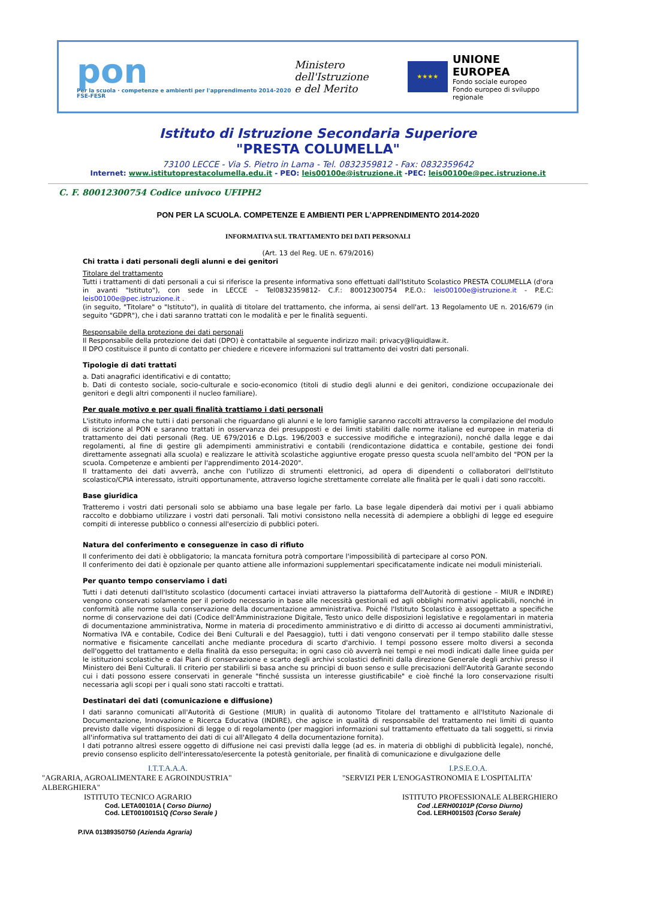pon
Per la scuola · competenze e ambienti per l'apprendimento 2014-2020 FSE-FESR
Ministero dell'Istruzione
e del Merito
★★★★
UNIONE EUROPEA
Fondo sociale europeo
Fondo europeo di sviluppo regionale
Istituto di Istruzione Secondaria Superiore
"PRESTA COLUMELLA"
73100 LECCE - Via S. Pietro in Lama - Tel. 0832359812 - Fax: 0832359642
Internet: www.istitutoprestacolumella.edu.it - PEO: leis00100e@istruzione.it -PEC: leis00100e@pec.istruzione.it
C. F. 80012300754 Codice univoco UFIPH2
PON PER LA SCUOLA. COMPETENZE E AMBIENTI PER L'APPRENDIMENTO 2014-2020
INFORMATIVA SUL TRATTAMENTO DEI DATI PERSONALI
(Art. 13 del Reg. UE n. 679/2016)
Chi tratta i dati personali degli alunni e dei genitori
Titolare del trattamento
Tutti i trattamenti di dati personali a cui si riferisce la presente informativa sono effettuati dall'Istituto Scolastico PRESTA COLUMELLA (d'ora in avanti "Istituto"), con sede in LECCE – Tel0832359812- C.F.: 80012300754 P.E.O.: leis00100e@istruzione.it - P.E.C: leis00100e@pec.istruzione.it .
(in seguito, "Titolare" o "Istituto"), in qualità di titolare del trattamento, che informa, ai sensi dell'art. 13 Regolamento UE n. 2016/679 (in seguito "GDPR"), che i dati saranno trattati con le modalità e per le finalità seguenti.
Responsabile della protezione dei dati personali
Il Responsabile della protezione dei dati (DPO) è contattabile al seguente indirizzo mail: privacy@liquidlaw.it.
Il DPO costituisce il punto di contatto per chiedere e ricevere informazioni sul trattamento dei vostri dati personali.
Tipologie di dati trattati
a. Dati anagrafici identificativi e di contatto;
b. Dati di contesto sociale, socio-culturale e socio-economico (titoli di studio degli alunni e dei genitori, condizione occupazionale dei genitori e degli altri componenti il nucleo familiare).
Per quale motivo e per quali finalità trattiamo i dati personali
L'istituto informa che tutti i dati personali che riguardano gli alunni e le loro famiglie saranno raccolti attraverso la compilazione del modulo di iscrizione al PON e saranno trattati in osservanza dei presupposti e dei limiti stabiliti dalle norme italiane ed europee in materia di trattamento dei dati personali (Reg. UE 679/2016 e D.Lgs. 196/2003 e successive modifiche e integrazioni), nonché dalla legge e dai regolamenti, al fine di gestire gli adempimenti amministrativi e contabili (rendicontazione didattica e contabile, gestione dei fondi direttamente assegnati alla scuola) e realizzare le attività scolastiche aggiuntive erogate presso questa scuola nell'ambito del "PON per la scuola. Competenze e ambienti per l'apprendimento 2014-2020".
Il trattamento dei dati avverrà, anche con l'utilizzo di strumenti elettronici, ad opera di dipendenti o collaboratori dell'Istituto scolastico/CPIA interessato, istruiti opportunamente, attraverso logiche strettamente correlate alle finalità per le quali i dati sono raccolti.
Base giuridica
Tratteremo i vostri dati personali solo se abbiamo una base legale per farlo. La base legale dipenderà dai motivi per i quali abbiamo raccolto e dobbiamo utilizzare i vostri dati personali. Tali motivi consistono nella necessità di adempiere a obblighi di legge ed eseguire compiti di interesse pubblico o connessi all'esercizio di pubblici poteri.
Natura del conferimento e conseguenze in caso di rifiuto
Il conferimento dei dati è obbligatorio; la mancata fornitura potrà comportare l'impossibilità di partecipare al corso PON.
Il conferimento dei dati è opzionale per quanto attiene alle informazioni supplementari specificatamente indicate nei moduli ministeriali.
Per quanto tempo conserviamo i dati
Tutti i dati detenuti dall'Istituto scolastico (documenti cartacei inviati attraverso la piattaforma dell'Autorità di gestione – MIUR e INDIRE) vengono conservati solamente per il periodo necessario in base alle necessità gestionali ed agli obblighi normativi applicabili, nonché in conformità alle norme sulla conservazione della documentazione amministrativa. Poiché l'Istituto Scolastico è assoggettato a specifiche norme di conservazione dei dati (Codice dell'Amministrazione Digitale, Testo unico delle disposizioni legislative e regolamentari in materia di documentazione amministrativa, Norme in materia di procedimento amministrativo e di diritto di accesso ai documenti amministrativi, Normativa IVA e contabile, Codice dei Beni Culturali e del Paesaggio), tutti i dati vengono conservati per il tempo stabilito dalle stesse normative e fisicamente cancellati anche mediante procedura di scarto d'archivio. I tempi possono essere molto diversi a seconda dell'oggetto del trattamento e della finalità da esso perseguita; in ogni caso ciò avverrà nei tempi e nei modi indicati dalle linee guida per le istituzioni scolastiche e dai Piani di conservazione e scarto degli archivi scolastici definiti dalla direzione Generale degli archivi presso il Ministero dei Beni Culturali. Il criterio per stabilirli si basa anche su principi di buon senso e sulle precisazioni dell'Autorità Garante secondo cui i dati possono essere conservati in generale "finché sussista un interesse giustificabile" e cioè finché la loro conservazione risulti necessaria agli scopi per i quali sono stati raccolti e trattati.
Destinatari dei dati (comunicazione e diffusione)
I dati saranno comunicati all'Autorità di Gestione (MIUR) in qualità di autonomo Titolare del trattamento e all'Istituto Nazionale di Documentazione, Innovazione e Ricerca Educativa (INDIRE), che agisce in qualità di responsabile del trattamento nei limiti di quanto previsto dalle vigenti disposizioni di legge o di regolamento (per maggiori informazioni sul trattamento effettuato da tali soggetti, si rinvia all'informativa sul trattamento dei dati di cui all'Allegato 4 della documentazione fornita).
I dati potranno altresì essere oggetto di diffusione nei casi previsti dalla legge (ad es. in materia di obblighi di pubblicità legale), nonché, previo consenso esplicito dell'interessato/esercente la potestà genitoriale, per finalità di comunicazione e divulgazione delle
I.T.T.A.A.A.
"AGRARIA, AGROALIMENTARE E AGROINDUSTRIA"
ALBERGHIERA"
ISTITUTO TECNICO AGRARIO
Cod. LETA00101A ( Corso Diurno)
Cod. LET00100151Q (Corso Serale )
P.IVA 01389350750 (Azienda Agraria)
I.P.S.E.O.A.
"SERVIZI PER L'ENOGASTRONOMIA E L'OSPITALITA'
ISTITUTO PROFESSIONALE ALBERGHIERO
Cod .LERH00101P (Corso Diurno)
Cod. LERH001503 (Corso Serale)